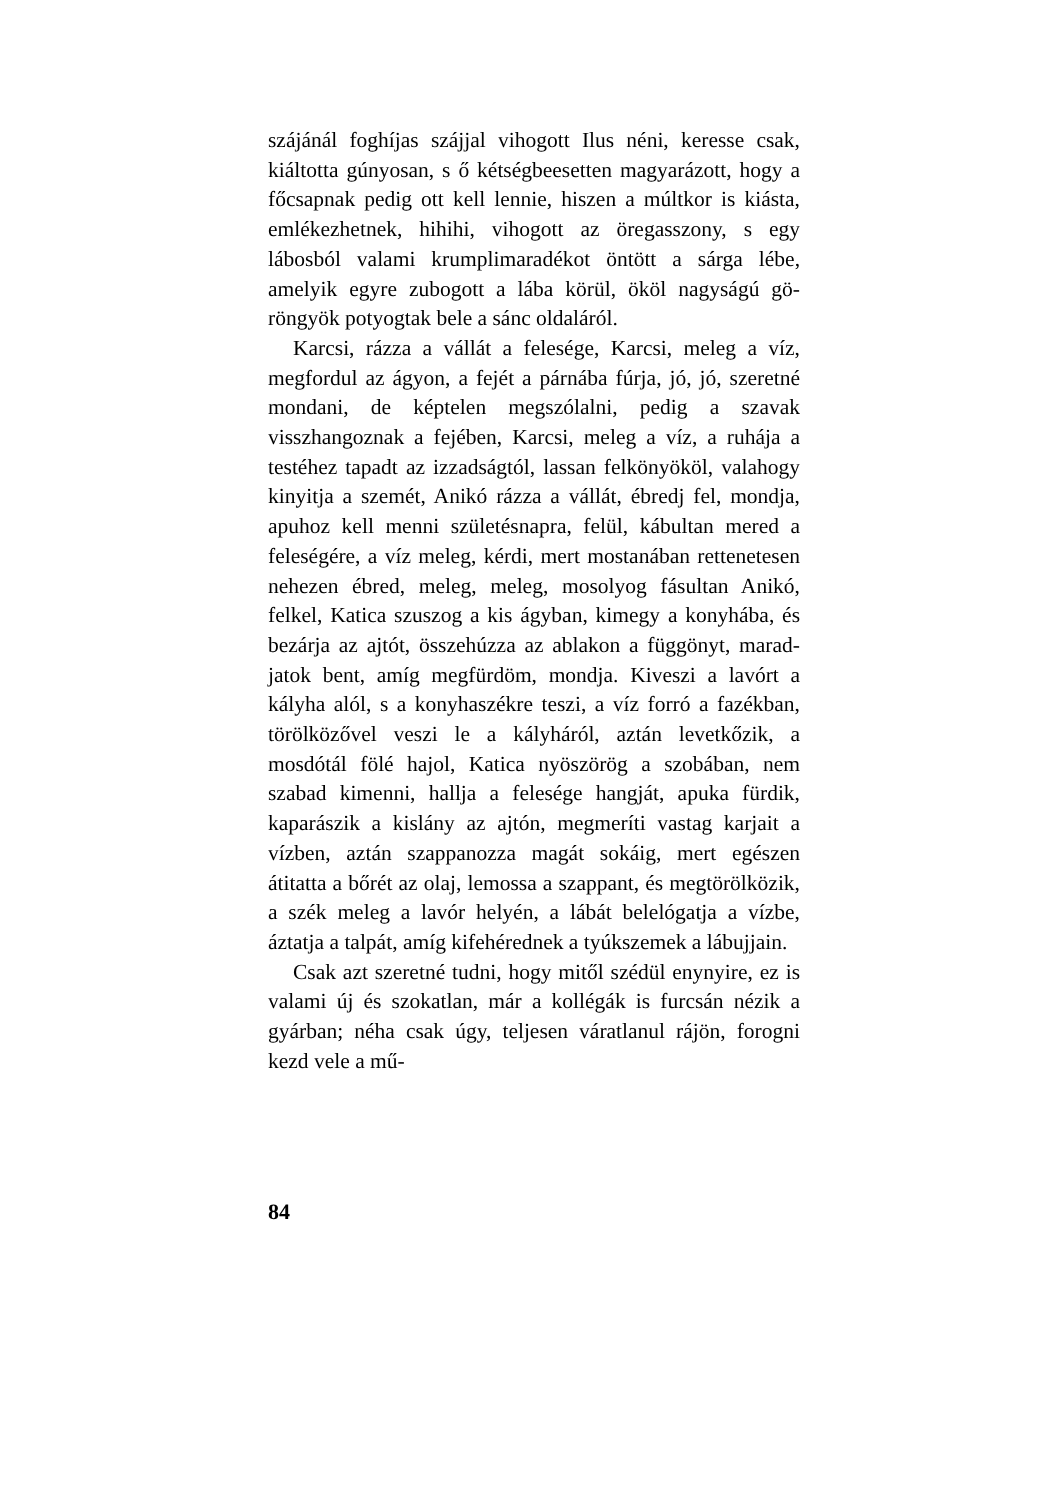szájánál foghíjas szájjal vihogott Ilus néni, keresse csak, kiáltotta gúnyosan, s ő kétségbeesetten ma­gyarázott, hogy a főcsapnak pedig ott kell lennie, hiszen a múltkor is kiásta, emlékezhetnek, hihihi, vihogott az öregasszony, s egy lábosból valami krumplimaradékot öntött a sárga lébe, amelyik egyre zubogott a lába körül, ököl nagyságú gö­röngyök potyogtak bele a sánc oldaláról.
Karcsi, rázza a vállát a felesége, Karcsi, meleg a víz, megfordul az ágyon, a fejét a párnába fúr­ja, jó, jó, szeretné mondani, de képtelen megszó­lalni, pedig a szavak visszhangoznak a fejében, Karcsi, meleg a víz, a ruhája a testéhez tapadt az izzadságtól, lassan felkönyököl, valahogy kinyitja a szemét, Anikó rázza a vállát, ébredj fel, mondja, apuhoz kell menni születésnapra, felül, kábultan mered a feleségére, a víz meleg, kérdi, mert mos­tanában rettenetesen nehezen ébred, meleg, meleg, mosolyog fásultan Anikó, felkel, Katica szuszog a kis ágyban, kimegy a konyhába, és bezárja az ajtót, összehúzza az ablakon a függönyt, marad­jatok bent, amíg megfürdöm, mondja. Kiveszi a lavórt a kályha alól, s a konyhaszékre teszi, a víz forró a fazékban, törölközővel veszi le a kály­háról, aztán levetkőzik, a mosdótál fölé hajol, Ka­tica nyöszörög a szobában, nem szabad kimenni, hallja a felesége hangját, apuka fürdik, kapará­szik a kislány az ajtón, megmeríti vastag karjait a vízben, aztán szappanozza magát sokáig, mert egészen átitatta a bőrét az olaj, lemossa a szap­pant, és megtörölközik, a szék meleg a lavór he­lyén, a lábát belelógatja a vízbe, áztatja a talpát, amíg kifehérednek a tyúkszemek a lábujjain.
Csak azt szeretné tudni, hogy mitől szédül eny­nyire, ez is valami új és szokatlan, már a kollégák is furcsán nézik a gyárban; néha csak úgy, tel­jesen váratlanul rájön, forogni kezd vele a mű-
84